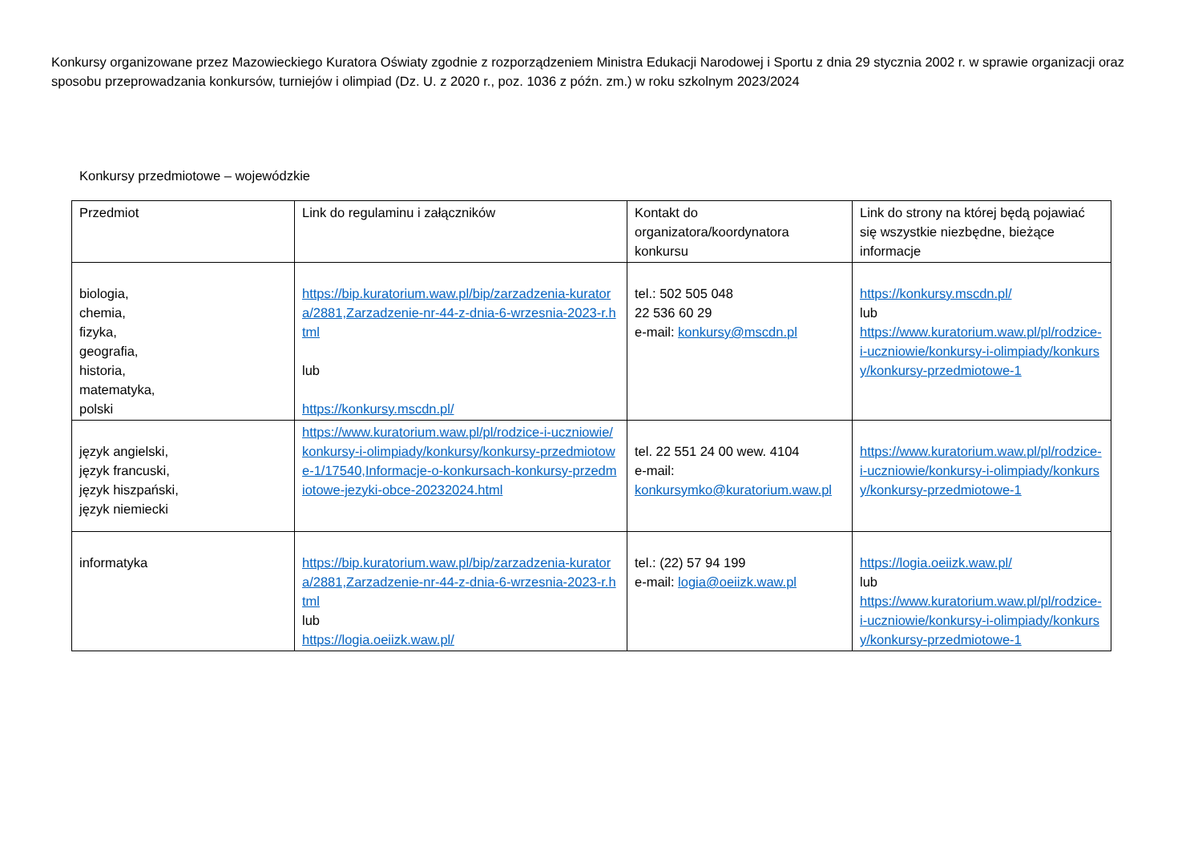Konkursy organizowane przez Mazowieckiego Kuratora Oświaty zgodnie z rozporządzeniem Ministra Edukacji Narodowej i Sportu z dnia 29 stycznia 2002 r. w sprawie organizacji oraz sposobu przeprowadzania konkursów, turniejów i olimpiad (Dz. U. z 2020 r., poz. 1036 z późn. zm.) w roku szkolnym 2023/2024
Konkursy przedmiotowe – wojewódzkie
| Przedmiot | Link do regulaminu i załączników | Kontakt do organizatora/koordynatora konkursu | Link do strony na której będą pojawiać się wszystkie niezbędne, bieżące informacje |
| --- | --- | --- | --- |
| biologia, chemia, fizyka, geografia, historia, matematyka, polski | https://bip.kuratorium.waw.pl/bip/zarzadzenia-kuratora/2881,Zarzadzenie-nr-44-z-dnia-6-wrzesnia-2023-r.html lub https://konkursy.mscdn.pl/ | tel.: 502 505 048 22 536 60 29 e-mail: konkursy@mscdn.pl | https://konkursy.mscdn.pl/ lub https://www.kuratorium.waw.pl/pl/rodzice-i-uczniowie/konkursy-i-olimpiady/konkursy/konkursy-przedmiotowe-1 |
| język angielski, język francuski, język hiszpański, język niemiecki | https://www.kuratorium.waw.pl/pl/rodzice-i-uczniowie/konkursy-i-olimpiady/konkursy/konkursy-przedmiotowe-1/17540,Informacje-o-konkursach-konkursy-przedmiotowe-jezyki-obce-20232024.html | tel. 22 551 24 00 wew. 4104 e-mail: konkursymko@kuratorium.waw.pl | https://www.kuratorium.waw.pl/pl/rodzice-i-uczniowie/konkursy-i-olimpiady/konkursy/konkursy-przedmiotowe-1 |
| informatyka | https://bip.kuratorium.waw.pl/bip/zarzadzenia-kuratora/2881,Zarzadzenie-nr-44-z-dnia-6-wrzesnia-2023-r.html lub https://logia.oeiizk.waw.pl/ | tel.: (22) 57 94 199 e-mail: logia@oeiizk.waw.pl | https://logia.oeiizk.waw.pl/ lub https://www.kuratorium.waw.pl/pl/rodzice-i-uczniowie/konkursy-i-olimpiady/konkursy/konkursy-przedmiotowe-1 |